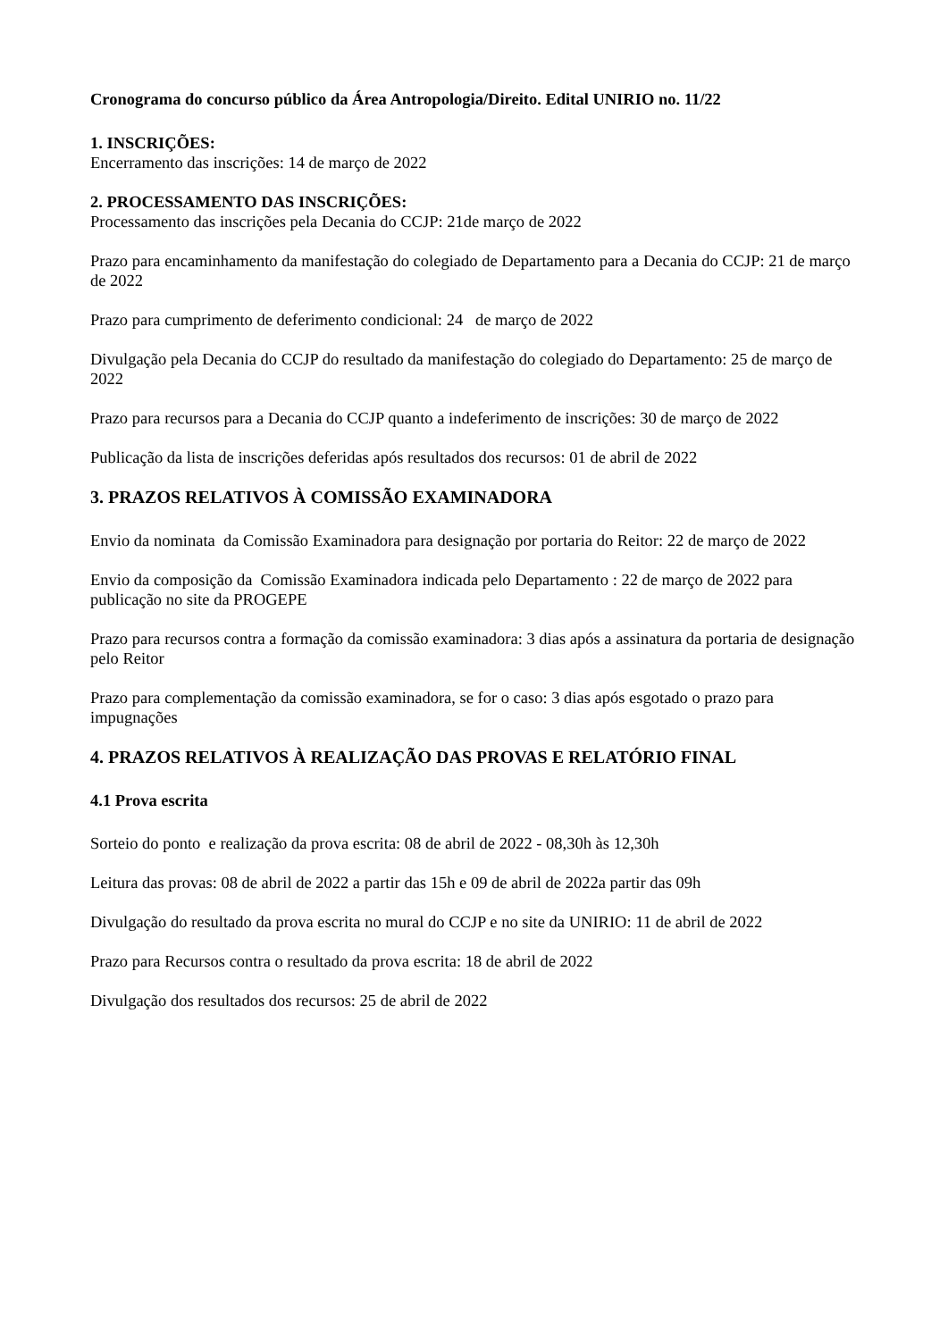Cronograma do concurso público da Área Antropologia/Direito. Edital UNIRIO no. 11/22
1. INSCRIÇÕES:
Encerramento das inscrições: 14 de março de 2022
2. PROCESSAMENTO DAS INSCRIÇÕES:
Processamento das inscrições pela Decania do CCJP: 21de março de 2022
Prazo para encaminhamento da manifestação do colegiado de Departamento para a Decania do CCJP: 21 de março de 2022
Prazo para cumprimento de deferimento condicional: 24 de março de 2022
Divulgação pela Decania do CCJP do resultado da manifestação do colegiado do Departamento: 25 de março de 2022
Prazo para recursos para a Decania do CCJP quanto a indeferimento de inscrições: 30 de março de 2022
Publicação da lista de inscrições deferidas após resultados dos recursos: 01 de abril de 2022
3. PRAZOS RELATIVOS À COMISSÃO EXAMINADORA
Envio da nominata da Comissão Examinadora para designação por portaria do Reitor: 22 de março de 2022
Envio da composição da Comissão Examinadora indicada pelo Departamento : 22 de março de 2022 para publicação no site da PROGEPE
Prazo para recursos contra a formação da comissão examinadora: 3 dias após a assinatura da portaria de designação pelo Reitor
Prazo para complementação da comissão examinadora, se for o caso: 3 dias após esgotado o prazo para impugnações
4. PRAZOS RELATIVOS À REALIZAÇÃO DAS PROVAS E RELATÓRIO FINAL
4.1 Prova escrita
Sorteio do ponto e realização da prova escrita: 08 de abril de 2022 - 08,30h às 12,30h
Leitura das provas: 08 de abril de 2022 a partir das 15h e 09 de abril de 2022a partir das 09h
Divulgação do resultado da prova escrita no mural do CCJP e no site da UNIRIO: 11 de abril de 2022
Prazo para Recursos contra o resultado da prova escrita: 18 de abril de 2022
Divulgação dos resultados dos recursos: 25 de abril de 2022